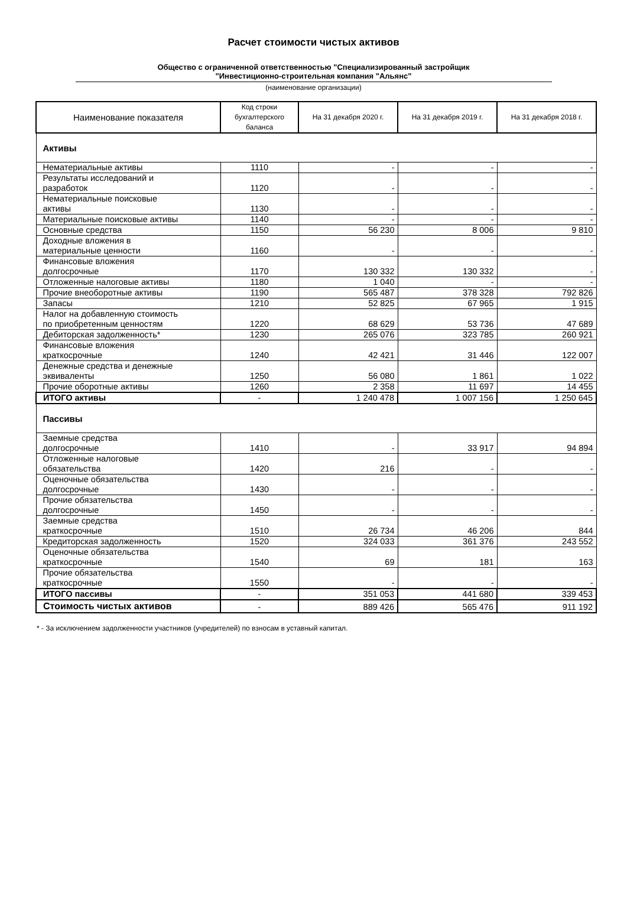Расчет стоимости чистых активов
Общество с ограниченной ответственностью "Специализированный застройщик
"Инвестиционно-строительная компания "Альянс"
(наименование организации)
| Наименование показателя | Код строки бухгалтерского баланса | На 31 декабря 2020 г. | На 31 декабря 2019 г. | На 31 декабря 2018 г. |
| --- | --- | --- | --- | --- |
| Активы | | | | |
| Нематериальные активы | 1110 | - | - | - |
| Результаты исследований и разработок | 1120 | - | - | - |
| Нематериальные поисковые активы | 1130 | - | - | - |
| Материальные поисковые активы | 1140 | - | - | - |
| Основные средства | 1150 | 56 230 | 8 006 | 9 810 |
| Доходные вложения в материальные ценности | 1160 | - | - | - |
| Финансовые вложения долгосрочные | 1170 | 130 332 | 130 332 | - |
| Отложенные налоговые активы | 1180 | 1 040 | - | - |
| Прочие внеоборотные активы | 1190 | 565 487 | 378 328 | 792 826 |
| Запасы | 1210 | 52 825 | 67 965 | 1 915 |
| Налог на добавленную стоимость по приобретенным ценностям | 1220 | 68 629 | 53 736 | 47 689 |
| Дебиторская задолженность* | 1230 | 265 076 | 323 785 | 260 921 |
| Финансовые вложения краткосрочные | 1240 | 42 421 | 31 446 | 122 007 |
| Денежные средства и денежные эквиваленты | 1250 | 56 080 | 1 861 | 1 022 |
| Прочие оборотные активы | 1260 | 2 358 | 11 697 | 14 455 |
| ИТОГО активы | - | 1 240 478 | 1 007 156 | 1 250 645 |
| Пассивы | | | | |
| Заемные средства долгосрочные | 1410 | - | 33 917 | 94 894 |
| Отложенные налоговые обязательства | 1420 | 216 | - | - |
| Оценочные обязательства долгосрочные | 1430 | - | - | - |
| Прочие обязательства долгосрочные | 1450 | - | - | - |
| Заемные средства краткосрочные | 1510 | 26 734 | 46 206 | 844 |
| Кредиторская задолженность | 1520 | 324 033 | 361 376 | 243 552 |
| Оценочные обязательства краткосрочные | 1540 | 69 | 181 | 163 |
| Прочие обязательства краткосрочные | 1550 | - | - | - |
| ИТОГО пассивы | - | 351 053 | 441 680 | 339 453 |
| Стоимость чистых активов | - | 889 426 | 565 476 | 911 192 |
* - За исключением задолженности участников (учредителей) по взносам в уставный капитал.